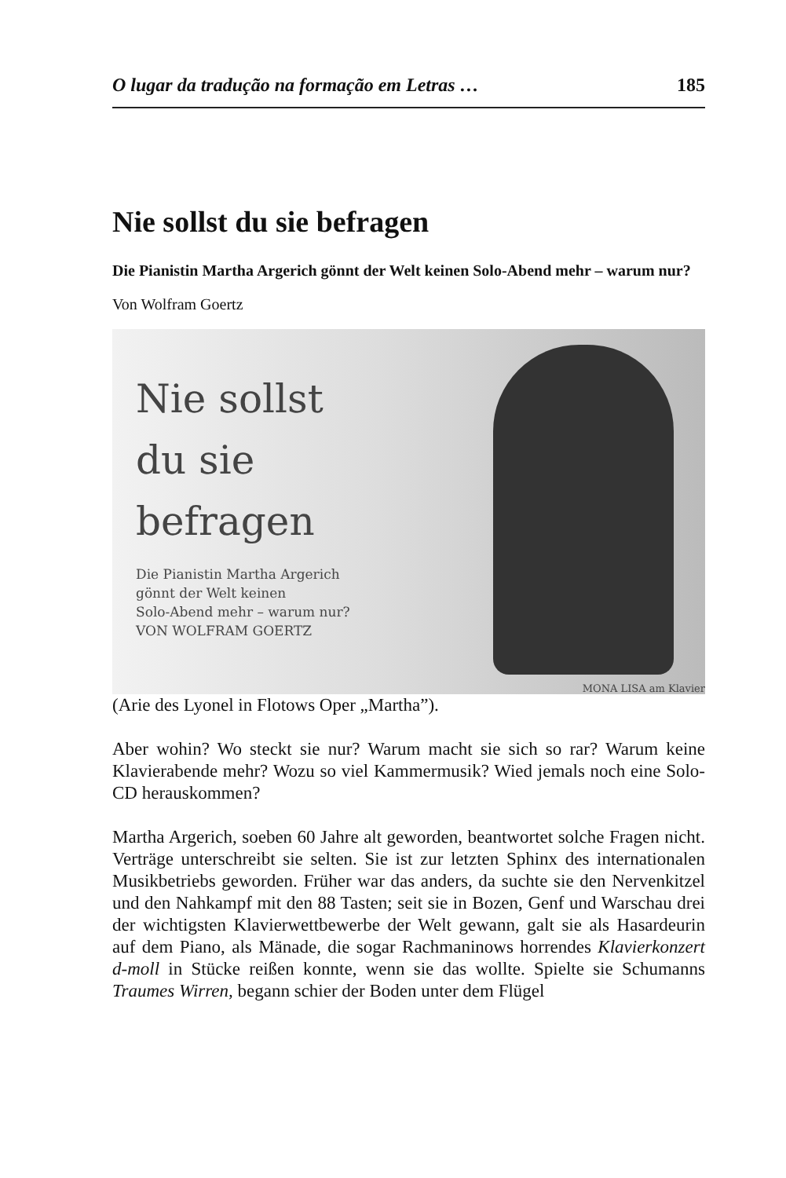O lugar da tradução na formação em Letras … 185
Nie sollst du sie befragen
Die Pianistin Martha Argerich gönnt der Welt keinen Solo-Abend mehr – warum nur?
Von Wolfram Goertz
Nie sollst
du sie
befragen
Die Pianistin Martha Argerich
gönnt der Welt keinen
Solo-Abend mehr – warum nur?
VON WOLFRAM GOERTZ
MONA LISA am Klavier
(Arie des Lyonel in Flotows Oper „Martha”).
Aber wohin? Wo steckt sie nur? Warum macht sie sich so rar? Warum keine Klavierabende mehr? Wozu so viel Kammermusik? Wied jemals noch eine Solo-CD herauskommen?
Martha Argerich, soeben 60 Jahre alt geworden, beantwortet solche Fragen nicht. Verträge unterschreibt sie selten. Sie ist zur letzten Sphinx des internationalen Musikbetriebs geworden. Früher war das anders, da suchte sie den Nervenkitzel und den Nahkampf mit den 88 Tasten; seit sie in Bozen, Genf und Warschau drei der wichtigsten Klavierwettbewerbe der Welt gewann, galt sie als Hasardeurin auf dem Piano, als Mänade, die sogar Rachmaninows horrendes Klavierkonzert d-moll in Stücke reißen konnte, wenn sie das wollte. Spielte sie Schumanns Traumes Wirren, begann schier der Boden unter dem Flügel